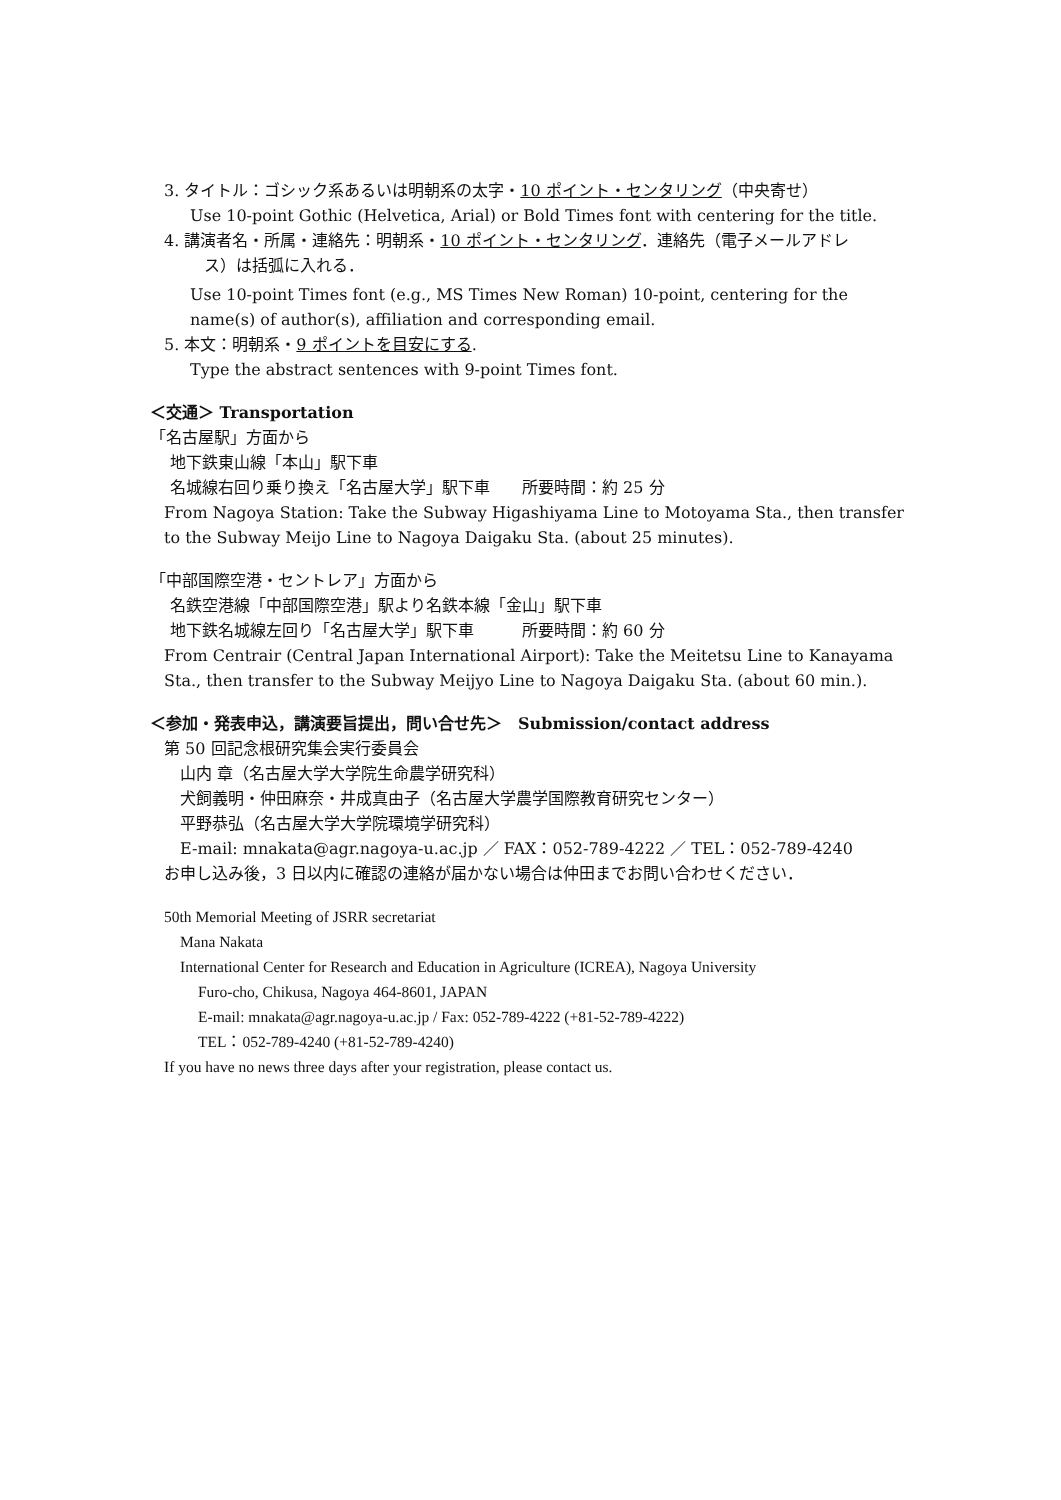3. タイトル：ゴシック系あるいは明朝系の太字・10 ポイント・センタリング（中央寄せ）
Use 10-point Gothic (Helvetica, Arial) or Bold Times font with centering for the title.
4. 講演者名・所属・連絡先：明朝系・10 ポイント・センタリング．連絡先（電子メールアドレ
ス）は括弧に入れる．
Use 10-point Times font (e.g., MS Times New Roman) 10-point, centering for the name(s) of author(s), affiliation and corresponding email.
5. 本文：明朝系・9 ポイントを目安にする.
Type the abstract sentences with 9-point Times font.
＜交通＞ Transportation
「名古屋駅」方面から
地下鉄東山線「本山」駅下車
名城線右回り乗り換え「名古屋大学」駅下車　　所要時間：約 25 分
From Nagoya Station: Take the Subway Higashiyama Line to Motoyama Sta., then transfer to the Subway Meijo Line to Nagoya Daigaku Sta. (about 25 minutes).
「中部国際空港・セントレア」方面から
名鉄空港線「中部国際空港」駅より名鉄本線「金山」駅下車
地下鉄名城線左回り「名古屋大学」駅下車　　　所要時間：約 60 分
From Centrair (Central Japan International Airport): Take the Meitetsu Line to Kanayama Sta., then transfer to the Subway Meijyo Line to Nagoya Daigaku Sta. (about 60 min.).
＜参加・発表申込，講演要旨提出，問い合せ先＞　Submission/contact address
第 50 回記念根研究集会実行委員会
山内 章（名古屋大学大学院生命農学研究科）
犬飼義明・仲田麻奈・井成真由子（名古屋大学農学国際教育研究センター）
平野恭弘（名古屋大学大学院環境学研究科）
E-mail: mnakata@agr.nagoya-u.ac.jp ／ FAX：052-789-4222 ／ TEL：052-789-4240
お申し込み後，3 日以内に確認の連絡が届かない場合は仲田までお問い合わせください．
50th Memorial Meeting of JSRR secretariat
Mana Nakata
International Center for Research and Education in Agriculture (ICREA), Nagoya University
Furo-cho, Chikusa, Nagoya 464-8601, JAPAN
E-mail: mnakata@agr.nagoya-u.ac.jp / Fax: 052-789-4222 (+81-52-789-4222)
TEL：052-789-4240 (+81-52-789-4240)
If you have no news three days after your registration, please contact us.